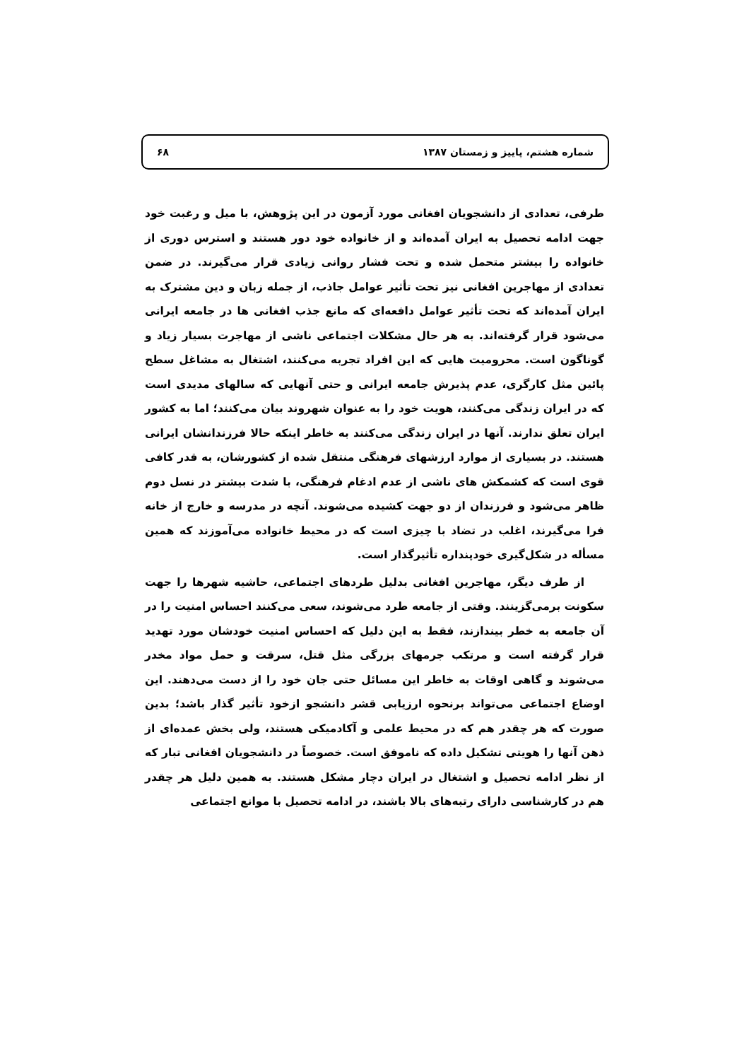۶۸ شماره هشتم، پاییز و زمستان ۱۳۸۷
طرفی، تعدادی از دانشجویان افغانی مورد آزمون در این پژوهش، با میل و رغبت خود جهت ادامه تحصیل به ایران آمده‌اند و از خانواده خود دور هستند و استرس دوری از خانواده را بیشتر متحمل شده و تحت فشار روانی زیادی قرار می‌گیرند. در ضمن تعدادی از مهاجرین افغانی نیز تحت تأثیر عوامل جاذب، از جمله زبان و دین مشترک به ایران آمده‌اند که تحت تأثیر عوامل دافعه‌ای که مانع جذب افغانی ها در جامعه ایرانی می‌شود قرار گرفته‌اند. به هر حال مشکلات اجتماعی ناشی از مهاجرت بسیار زیاد و گوناگون است. محرومیت هایی که این افراد تجربه می‌کنند، اشتغال به مشاغل سطح پائین مثل کارگری، عدم پذیرش جامعه ایرانی و حتی آنهایی که سالهای مدیدی است که در ایران زندگی می‌کنند، هویت خود را به عنوان شهروند بیان می‌کنند؛ اما به کشور ایران تعلق ندارند. آنها در ایران زندگی می‌کنند به خاطر اینکه حالا فرزندانشان ایرانی هستند. در بسیاری از موارد ارزشهای فرهنگی منتقل شده از کشورشان، به قدر کافی قوی است که کشمکش های ناشی از عدم ادغام فرهنگی، با شدت بیشتر در نسل دوم ظاهر می‌شود و فرزندان از دو جهت کشیده می‌شوند. آنچه در مدرسه و خارج از خانه فرا می‌گیرند، اغلب در تضاد با چیزی است که در محیط خانواده می‌آموزند که همین مسأله در شکل‌گیری خودپنداره تأثیرگذار است.
از طرف دیگر، مهاجرین افغانی بدلیل طردهای اجتماعی، حاشیه شهرها را جهت سکونت برمی‌گزینند. وقتی از جامعه طرد می‌شوند، سعی می‌کنند احساس امنیت را در آن جامعه به خطر بیندازند، فقط به این دلیل که احساس امنیت خودشان مورد تهدید قرار گرفته است و مرتکب جرمهای بزرگی مثل قتل، سرقت و حمل مواد مخدر می‌شوند و گاهی اوقات به خاطر این مسائل حتی جان خود را از دست می‌دهند. این اوضاع اجتماعی می‌تواند برنحوه ارزیابی قشر دانشجو ازخود تأثیر گذار باشد؛ بدین صورت که هر چقدر هم که در محیط علمی و آکادمیکی هستند، ولی بخش عمده‌ای از ذهن آنها را هویتی تشکیل داده که ناموفق است. خصوصاً در دانشجویان افغانی تبار که از نظر ادامه تحصیل و اشتغال در ایران دچار مشکل هستند. به همین دلیل هر چقدر هم در کارشناسی دارای رتبه‌های بالا باشند، در ادامه تحصیل با موانع اجتماعی